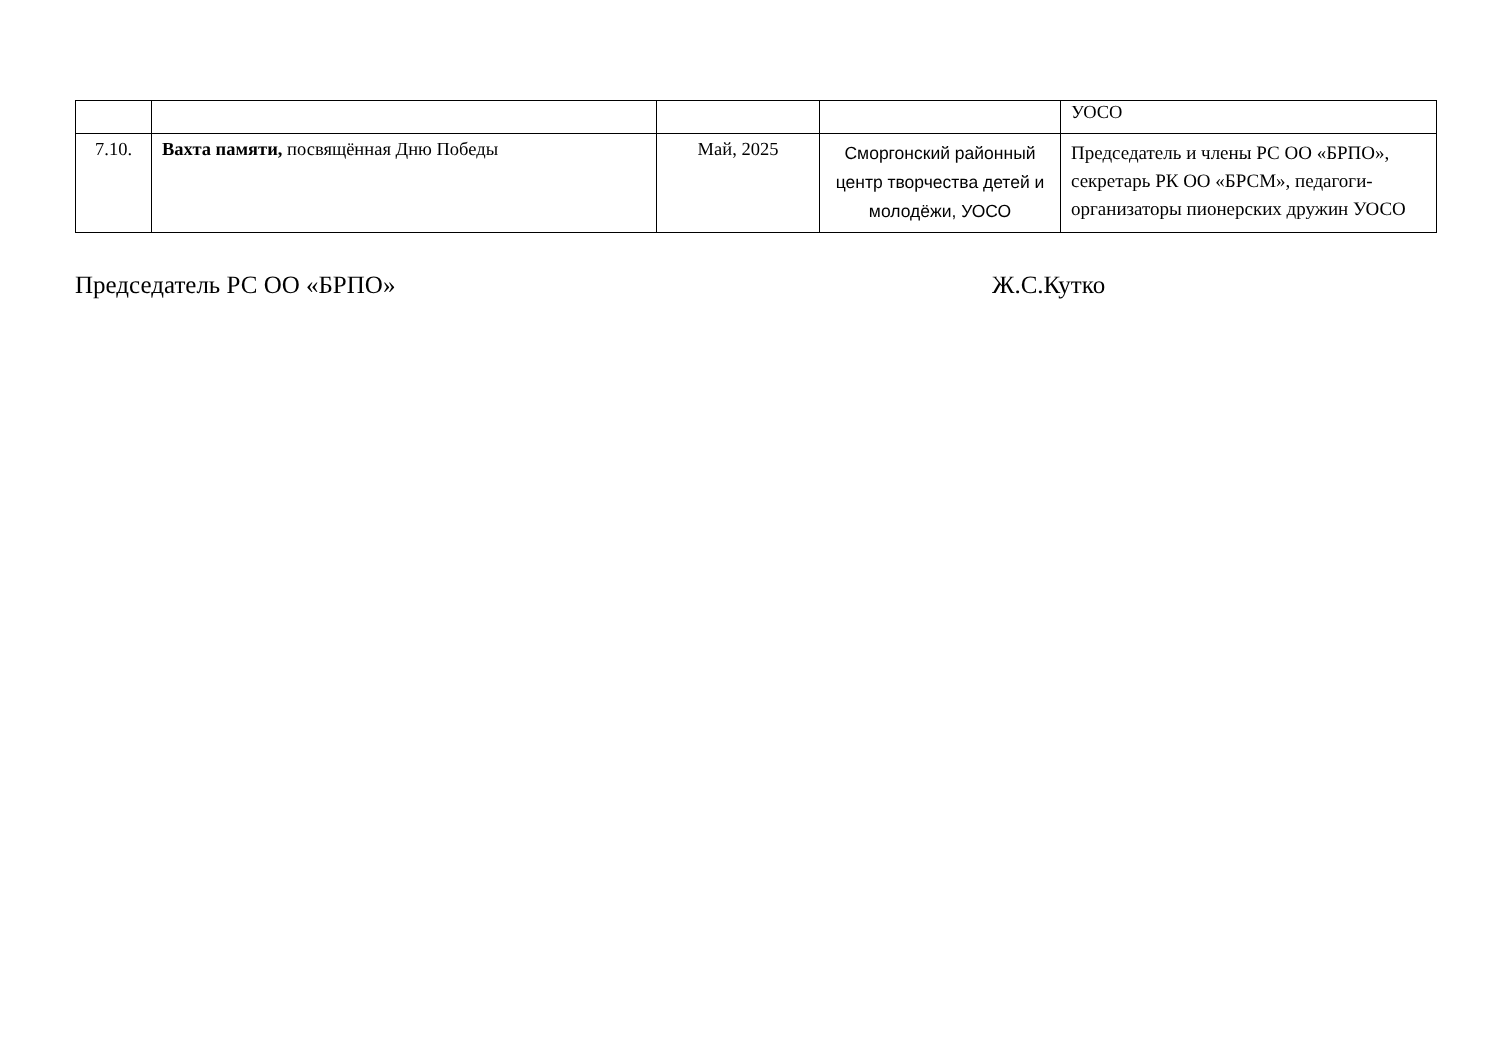| | | | | УОСО |
| 7.10. | Вахта памяти, посвящённая Дню Победы | Май, 2025 | Сморгонский районный центр творчества детей и молодёжи, УОСО | Председатель и члены РС ОО «БРПО», секретарь РК ОО «БРСМ», педагоги-организаторы пионерских дружин УОСО |
Председатель РС ОО «БРПО» Ж.С.Кутко